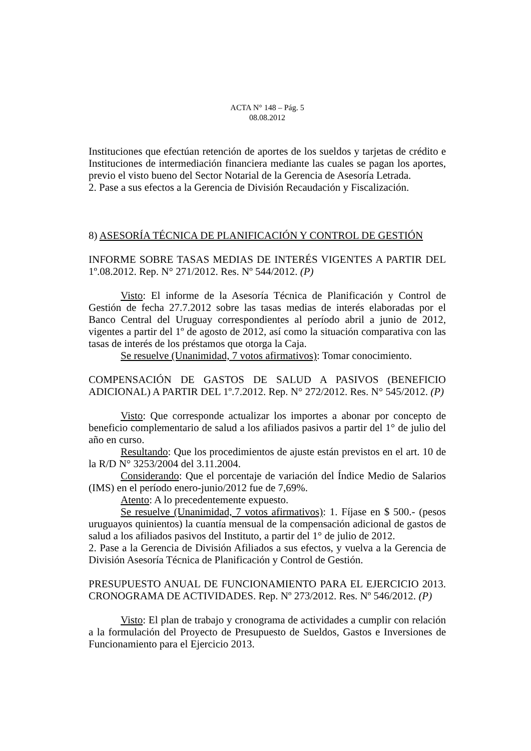ACTA N° 148 – Pág. 5
08.08.2012
Instituciones que efectúan retención de aportes de los sueldos y tarjetas de crédito e Instituciones de intermediación financiera mediante las cuales se pagan los aportes, previo el visto bueno del Sector Notarial de la Gerencia de Asesoría Letrada.
2. Pase a sus efectos a la Gerencia de División Recaudación y Fiscalización.
8) ASESORÍA TÉCNICA DE PLANIFICACIÓN Y CONTROL DE GESTIÓN
INFORME SOBRE TASAS MEDIAS DE INTERÉS VIGENTES A PARTIR DEL 1º.08.2012. Rep. N° 271/2012. Res. Nº 544/2012. (P)
Visto: El informe de la Asesoría Técnica de Planificación y Control de Gestión de fecha 27.7.2012 sobre las tasas medias de interés elaboradas por el Banco Central del Uruguay correspondientes al período abril a junio de 2012, vigentes a partir del 1º de agosto de 2012, así como la situación comparativa con las tasas de interés de los préstamos que otorga la Caja.
Se resuelve (Unanimidad, 7 votos afirmativos): Tomar conocimiento.
COMPENSACIÓN DE GASTOS DE SALUD A PASIVOS (BENEFICIO ADICIONAL) A PARTIR DEL 1º.7.2012. Rep. N° 272/2012. Res. N° 545/2012. (P)
Visto: Que corresponde actualizar los importes a abonar por concepto de beneficio complementario de salud a los afiliados pasivos a partir del 1° de julio del año en curso.
Resultando: Que los procedimientos de ajuste están previstos en el art. 10 de la R/D N° 3253/2004 del 3.11.2004.
Considerando: Que el porcentaje de variación del Índice Medio de Salarios (IMS) en el período enero-junio/2012 fue de 7,69%.
Atento: A lo precedentemente expuesto.
Se resuelve (Unanimidad, 7 votos afirmativos): 1. Fíjase en $ 500.- (pesos uruguayos quinientos) la cuantía mensual de la compensación adicional de gastos de salud a los afiliados pasivos del Instituto, a partir del 1° de julio de 2012.
2. Pase a la Gerencia de División Afiliados a sus efectos, y vuelva a la Gerencia de División Asesoría Técnica de Planificación y Control de Gestión.
PRESUPUESTO ANUAL DE FUNCIONAMIENTO PARA EL EJERCICIO 2013. CRONOGRAMA DE ACTIVIDADES. Rep. Nº 273/2012. Res. Nº 546/2012. (P)
Visto: El plan de trabajo y cronograma de actividades a cumplir con relación a la formulación del Proyecto de Presupuesto de Sueldos, Gastos e Inversiones de Funcionamiento para el Ejercicio 2013.